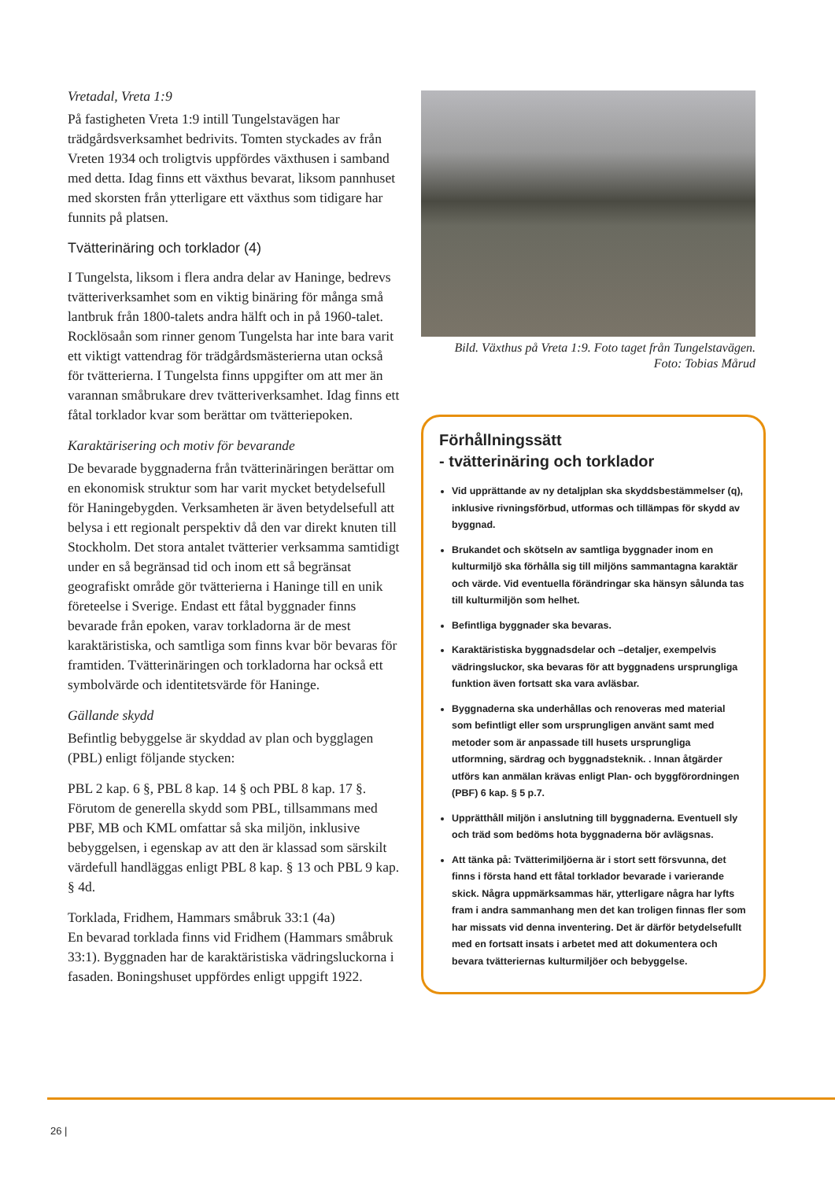Vretadal, Vreta 1:9
På fastigheten Vreta 1:9 intill Tungelstavägen har trädgårdsverksamhet bedrivits. Tomten styckades av från Vreten 1934 och troligtvis uppfördes växthusen i samband med detta. Idag finns ett växthus bevarat, liksom pannhuset med skorsten från ytterligare ett växthus som tidigare har funnits på platsen.
Tvätterinäring och torklador (4)
I Tungelsta, liksom i flera andra delar av Haninge, bedrevs tvätteriverksamhet som en viktig binäring för många små lantbruk från 1800-talets andra hälft och in på 1960-talet. Rocklösaån som rinner genom Tungelsta har inte bara varit ett viktigt vattendrag för trädgårdsmästerierna utan också för tvätterierna. I Tungelsta finns uppgifter om att mer än varannan småbrukare drev tvätteriverksamhet. Idag finns ett fåtal torklador kvar som berättar om tvätteriepoken.
Karaktärisering och motiv för bevarande
De bevarade byggnaderna från tvätterinäringen berättar om en ekonomisk struktur som har varit mycket betydelsefull för Haningebygden. Verksamheten är även betydelsefull att belysa i ett regionalt perspektiv då den var direkt knuten till Stockholm. Det stora antalet tvätterier verksamma samtidigt under en så begränsad tid och inom ett så begränsat geografiskt område gör tvätterierna i Haninge till en unik företeelse i Sverige. Endast ett fåtal byggnader finns bevarade från epoken, varav torkladorna är de mest karaktäristiska, och samtliga som finns kvar bör bevaras för framtiden. Tvätterinäringen och torkladorna har också ett symbolvärde och identitetsvärde för Haninge.
Gällande skydd
Befintlig bebyggelse är skyddad av plan och bygglagen (PBL) enligt följande stycken:
PBL 2 kap. 6 §, PBL 8 kap. 14 § och PBL 8 kap. 17 §. Förutom de generella skydd som PBL, tillsammans med PBF, MB och KML omfattar så ska miljön, inklusive bebyggelsen, i egenskap av att den är klassad som särskilt värdefull handläggas enligt PBL 8 kap. § 13 och PBL 9 kap. § 4d.
Torklada, Fridhem, Hammars småbruk 33:1 (4a)
En bevarad torklada finns vid Fridhem (Hammars småbruk 33:1). Byggnaden har de karaktäristiska vädringsluckorna i fasaden. Boningshuset uppfördes enligt uppgift 1922.
Bild. Växthus på Vreta 1:9. Foto taget från Tungelstavägen.
Foto: Tobias Mårud
Förhållningssätt
- tvätterinäring och torklador
Vid upprättande av ny detaljplan ska skyddsbestämmelser (q), inklusive rivningsförbud, utformas och tillämpas för skydd av byggnad.
Brukandet och skötseln av samtliga byggnader inom en kulturmiljö ska förhålla sig till miljöns sammantagna karaktär och värde. Vid eventuella förändringar ska hänsyn sålunda tas till kulturmiljön som helhet.
Befintliga byggnader ska bevaras.
Karaktäristiska byggnadsdelar och –detaljer, exempelvis vädringsluckor, ska bevaras för att byggnadens ursprungliga funktion även fortsatt ska vara avläsbar.
Byggnaderna ska underhållas och renoveras med material som befintligt eller som ursprungligen använt samt med metoder som är anpassade till husets ursprungliga utformning, särdrag och byggnadsteknik. . Innan åtgärder utförs kan anmälan krävas enligt Plan- och byggförordningen (PBF) 6 kap. § 5 p.7.
Upprätthåll miljön i anslutning till byggnaderna. Eventuell sly och träd som bedöms hota byggnaderna bör avlägsnas.
Att tänka på: Tvätterimiljöerna är i stort sett försvunna, det finns i första hand ett fåtal torklador bevarade i varierande skick. Några uppmärksammas här, ytterligare några har lyfts fram i andra sammanhang men det kan troligen finnas fler som har missats vid denna inventering. Det är därför betydelsefullt med en fortsatt insats i arbetet med att dokumentera och bevara tvätteriernas kulturmiljöer och bebyggelse.
26 |